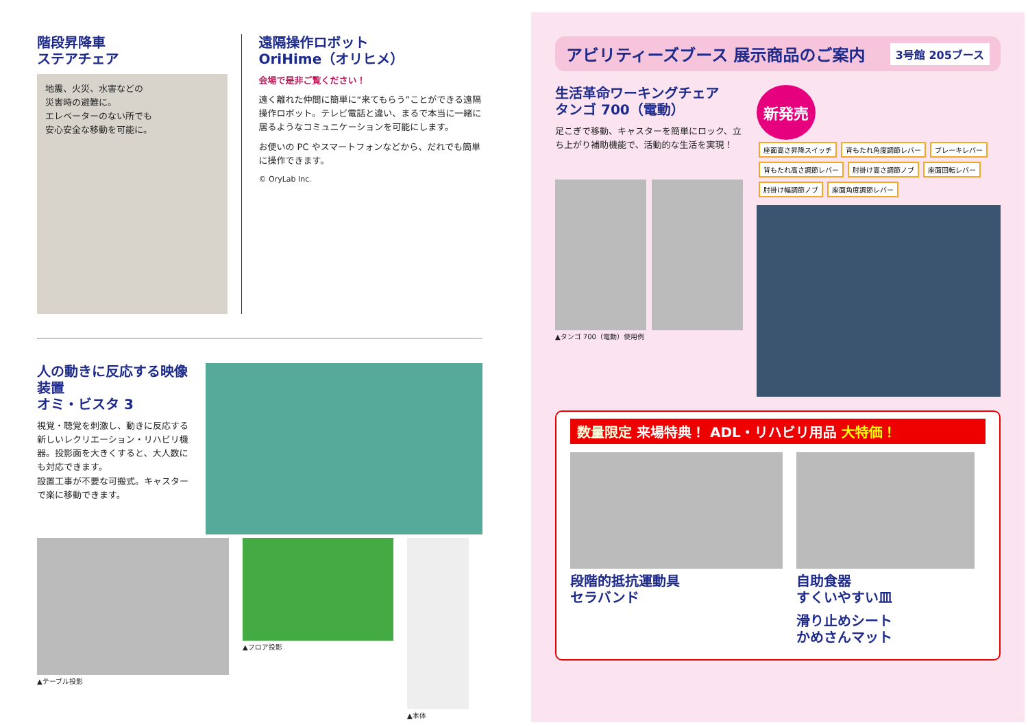階段昇降車
ステアチェア
地震、火災、水害などの
災害時の避難に。
エレベーターのない所でも
安心安全な移動を可能に。
遠隔操作ロボット
OriHime（オリヒメ）
会場で是非ご覧ください！
遠く離れた仲間に簡単に“来てもらう”ことができる遠隔操作ロボット。テレビ電話と違い、まるで本当に一緒に居るようなコミュニケーションを可能にします。
お使いの PC やスマートフォンなどから、だれでも簡単に操作できます。
© OryLab Inc.
人の動きに反応する映像装置
オミ・ビスタ 3
視覚・聴覚を刺激し、動きに反応する新しいレクリエーション・リハビリ機器。投影面を大きくすると、大人数にも対応できます。
設置工事が不要な可搬式。キャスターで楽に移動できます。
▲テーブル投影 ▲フロア投影 ▲本体
アビリティーズブース 展示商品のご案内 3号館 205ブース
生活革命ワーキングチェア
タンゴ 700（電動）
足こぎで移動、キャスターを簡単にロック、立ち上がり補助機能で、活動的な生活を実現！
▲タンゴ 700（電動）使用例
新発売
座面高さ昇降スイッチ 背もたれ角度調節レバー ブレーキレバー 背もたれ高さ調節レバー 肘掛け高さ調節ノブ 座面回転レバー 肘掛け幅調節ノブ 座面角度調節レバー
数量限定 来場特典！ ADL・リハビリ用品 大特価！
段階的抵抗運動具
セラバンド
自助食器
すくいやすい皿
滑り止めシート
かめさんマット